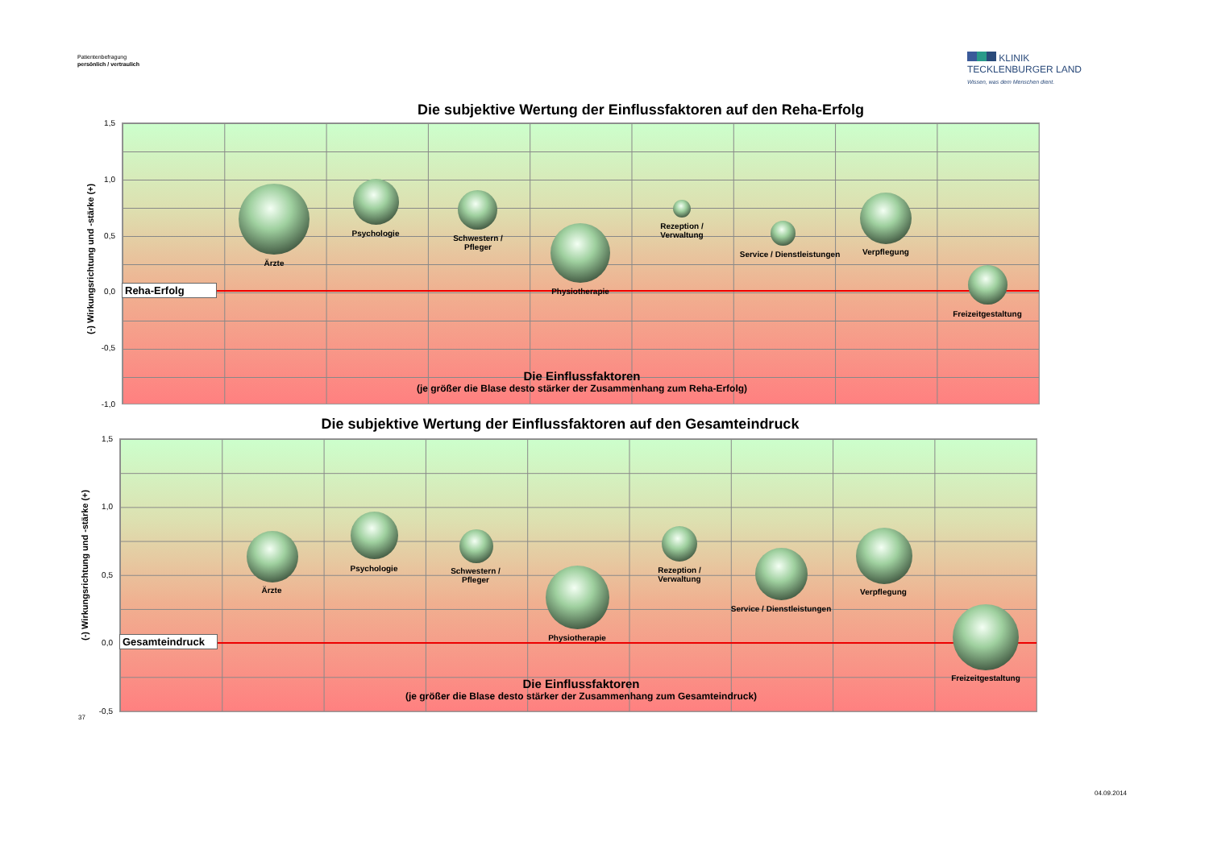Patientenbefragung
persönlich / vertraulich
KLINIK
TECKLENBURGER LAND
Wissen, was dem Menschen dient.
Die subjektive Wertung der Einflussfaktoren auf den Reha-Erfolg
1,5
1,0
0,5
0,0
-0,5
-1,0
(-) Wirkungsrichtung und -stärke (+)
Reha-Erfolg
Ärzte
Psychologie
Schwestern /
Pfleger
Physiotherapie
Rezeption /
Verwaltung
Service / Dienstleistungen Verpflegung
Freizeitgestaltung
Die Einflussfaktoren
(je größer die Blase desto stärker der Zusammenhang zum Reha-Erfolg)
Die subjektive Wertung der Einflussfaktoren auf den Gesamteindruck
1,5
1,0
0,5
0,0
-0,5
(-) Wirkungsrichtung und -stärke (+) Gesamteindruck
Ärzte
Psychologie
Schwestern /
Pfleger
Physiotherapie
Rezeption /
Verwaltung
Service / Dienstleistungen
Verpflegung
Freizeitgestaltung
Die Einflussfaktoren
(je größer die Blase desto stärker der Zusammenhang zum Gesamteindruck)
37
04.09.2014